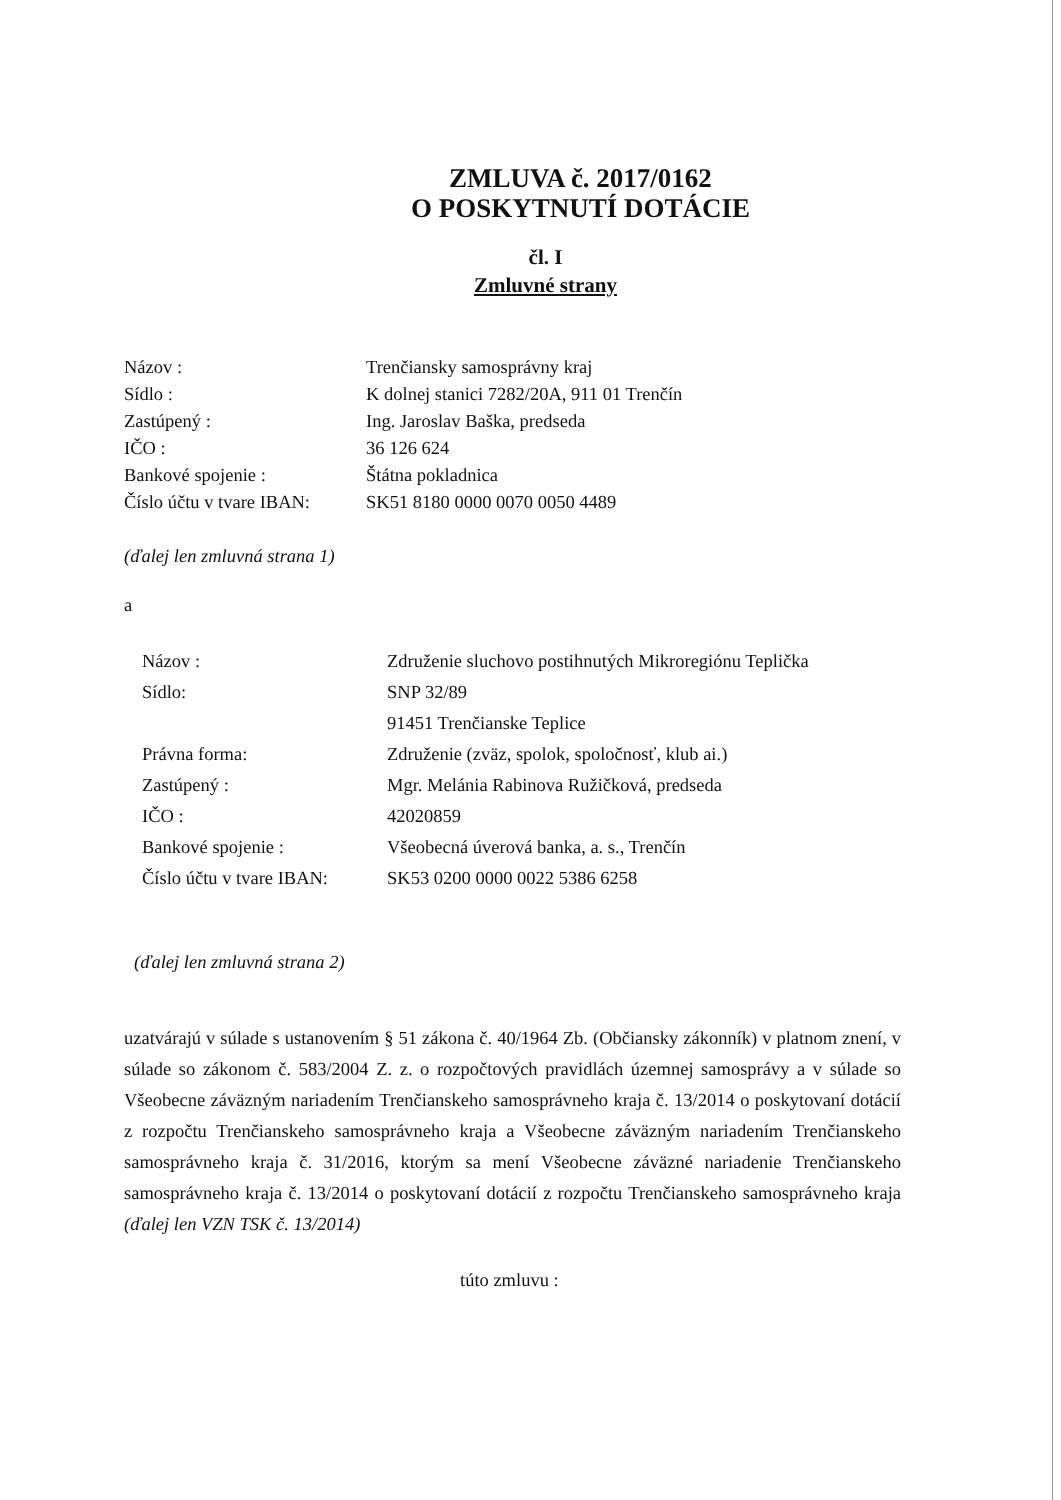ZMLUVA č. 2017/0162
O POSKYTNUTÍ DOTÁCIE
čl. I
Zmluvné strany
| Názov : | Trenčiansky samosprávny kraj |
| Sídlo : | K dolnej stanici 7282/20A, 911 01 Trenčín |
| Zastúpený : | Ing. Jaroslav Baška, predseda |
| IČO : | 36 126 624 |
| Bankové spojenie : | Štátna pokladnica |
| Číslo účtu v tvare IBAN: | SK51 8180 0000 0070 0050 4489 |
(ďalej len zmluvná strana 1)
a
| Názov : | Združenie sluchovo postihnutých Mikroregiónu Teplička |
| Sídlo: | SNP 32/89 91451 Trenčianske Teplice |
| Právna forma: | Združenie (zväz, spolok, spoločnosť, klub ai.) |
| Zastúpený : | Mgr. Melánia Rabinova Ružičková, predseda |
| IČO : | 42020859 |
| Bankové spojenie : | Všeobecná úverová banka, a. s., Trenčín |
| Číslo účtu v tvare IBAN: | SK53 0200 0000 0022 5386 6258 |
(ďalej len zmluvná strana 2)
uzatvárajú v súlade s ustanovením § 51 zákona č. 40/1964 Zb. (Občiansky zákonník) v platnom znení, v súlade so zákonom č. 583/2004 Z. z. o rozpočtových pravidlách územnej samosprávy a v súlade so Všeobecne záväzným nariadením Trenčianskeho samosprávneho kraja č. 13/2014 o poskytovaní dotácií z rozpočtu Trenčianskeho samosprávneho kraja a Všeobecne záväzným nariadením Trenčianskeho samosprávneho kraja č. 31/2016, ktorým sa mení Všeobecne záväzné nariadenie Trenčianskeho samosprávneho kraja č. 13/2014 o poskytovaní dotácií z rozpočtu Trenčianskeho samosprávneho kraja (ďalej len VZN TSK č. 13/2014)
túto zmluvu :